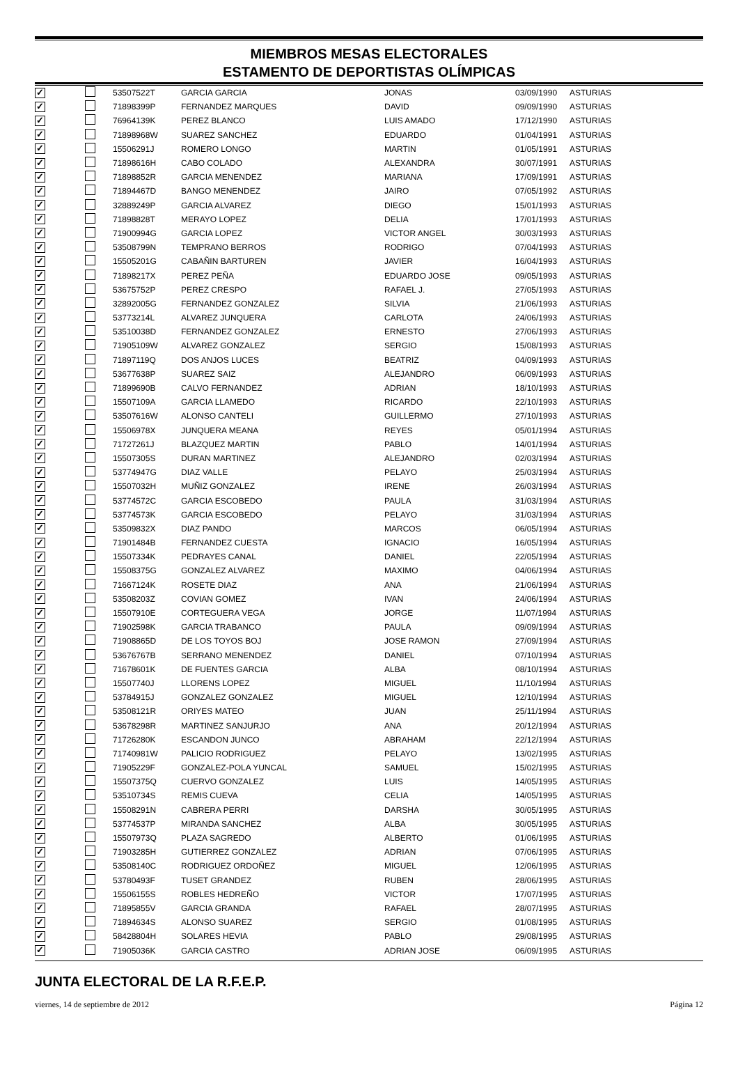MIEMBROS MESAS ELECTORALES
ESTAMENTO DE DEPORTISTAS OLÍMPICAS
| ✓ | | 53507522T | GARCIA GARCIA | JONAS | 03/09/1990 | ASTURIAS |
| ✓ | | 71898399P | FERNANDEZ MARQUES | DAVID | 09/09/1990 | ASTURIAS |
| ✓ | | 76964139K | PEREZ BLANCO | LUIS AMADO | 17/12/1990 | ASTURIAS |
| ✓ | | 71898968W | SUAREZ SANCHEZ | EDUARDO | 01/04/1991 | ASTURIAS |
| ✓ | | 15506291J | ROMERO LONGO | MARTIN | 01/05/1991 | ASTURIAS |
| ✓ | | 71898616H | CABO COLADO | ALEXANDRA | 30/07/1991 | ASTURIAS |
| ✓ | | 71898852R | GARCIA MENENDEZ | MARIANA | 17/09/1991 | ASTURIAS |
| ✓ | | 71894467D | BANGO MENENDEZ | JAIRO | 07/05/1992 | ASTURIAS |
| ✓ | | 32889249P | GARCIA ALVAREZ | DIEGO | 15/01/1993 | ASTURIAS |
| ✓ | | 71898828T | MERAYO LOPEZ | DELIA | 17/01/1993 | ASTURIAS |
| ✓ | | 71900994G | GARCIA LOPEZ | VICTOR ANGEL | 30/03/1993 | ASTURIAS |
| ✓ | | 53508799N | TEMPRANO BERROS | RODRIGO | 07/04/1993 | ASTURIAS |
| ✓ | | 15505201G | CABAÑIN BARTUREN | JAVIER | 16/04/1993 | ASTURIAS |
| ✓ | | 71898217X | PEREZ PEÑA | EDUARDO JOSE | 09/05/1993 | ASTURIAS |
| ✓ | | 53675752P | PEREZ CRESPO | RAFAEL J. | 27/05/1993 | ASTURIAS |
| ✓ | | 32892005G | FERNANDEZ GONZALEZ | SILVIA | 21/06/1993 | ASTURIAS |
| ✓ | | 53773214L | ALVAREZ JUNQUERA | CARLOTA | 24/06/1993 | ASTURIAS |
| ✓ | | 53510038D | FERNANDEZ GONZALEZ | ERNESTO | 27/06/1993 | ASTURIAS |
| ✓ | | 71905109W | ALVAREZ GONZALEZ | SERGIO | 15/08/1993 | ASTURIAS |
| ✓ | | 71897119Q | DOS ANJOS LUCES | BEATRIZ | 04/09/1993 | ASTURIAS |
| ✓ | | 53677638P | SUAREZ SAIZ | ALEJANDRO | 06/09/1993 | ASTURIAS |
| ✓ | | 71899690B | CALVO FERNANDEZ | ADRIAN | 18/10/1993 | ASTURIAS |
| ✓ | | 15507109A | GARCIA LLAMEDO | RICARDO | 22/10/1993 | ASTURIAS |
| ✓ | | 53507616W | ALONSO CANTELI | GUILLERMO | 27/10/1993 | ASTURIAS |
| ✓ | | 15506978X | JUNQUERA MEANA | REYES | 05/01/1994 | ASTURIAS |
| ✓ | | 71727261J | BLAZQUEZ MARTIN | PABLO | 14/01/1994 | ASTURIAS |
| ✓ | | 15507305S | DURAN MARTINEZ | ALEJANDRO | 02/03/1994 | ASTURIAS |
| ✓ | | 53774947G | DIAZ VALLE | PELAYO | 25/03/1994 | ASTURIAS |
| ✓ | | 15507032H | MUÑIZ GONZALEZ | IRENE | 26/03/1994 | ASTURIAS |
| ✓ | | 53774572C | GARCIA ESCOBEDO | PAULA | 31/03/1994 | ASTURIAS |
| ✓ | | 53774573K | GARCIA ESCOBEDO | PELAYO | 31/03/1994 | ASTURIAS |
| ✓ | | 53509832X | DIAZ PANDO | MARCOS | 06/05/1994 | ASTURIAS |
| ✓ | | 71901484B | FERNANDEZ CUESTA | IGNACIO | 16/05/1994 | ASTURIAS |
| ✓ | | 15507334K | PEDRAYES CANAL | DANIEL | 22/05/1994 | ASTURIAS |
| ✓ | | 15508375G | GONZALEZ ALVAREZ | MAXIMO | 04/06/1994 | ASTURIAS |
| ✓ | | 71667124K | ROSETE DIAZ | ANA | 21/06/1994 | ASTURIAS |
| ✓ | | 53508203Z | COVIAN GOMEZ | IVAN | 24/06/1994 | ASTURIAS |
| ✓ | | 15507910E | CORTEGUERA VEGA | JORGE | 11/07/1994 | ASTURIAS |
| ✓ | | 71902598K | GARCIA TRABANCO | PAULA | 09/09/1994 | ASTURIAS |
| ✓ | | 71908865D | DE LOS TOYOS BOJ | JOSE RAMON | 27/09/1994 | ASTURIAS |
| ✓ | | 53676767B | SERRANO MENENDEZ | DANIEL | 07/10/1994 | ASTURIAS |
| ✓ | | 71678601K | DE FUENTES GARCIA | ALBA | 08/10/1994 | ASTURIAS |
| ✓ | | 15507740J | LLORENS LOPEZ | MIGUEL | 11/10/1994 | ASTURIAS |
| ✓ | | 53784915J | GONZALEZ GONZALEZ | MIGUEL | 12/10/1994 | ASTURIAS |
| ✓ | | 53508121R | ORIYES MATEO | JUAN | 25/11/1994 | ASTURIAS |
| ✓ | | 53678298R | MARTINEZ SANJURJO | ANA | 20/12/1994 | ASTURIAS |
| ✓ | | 71726280K | ESCANDON JUNCO | ABRAHAM | 22/12/1994 | ASTURIAS |
| ✓ | | 71740981W | PALICIO RODRIGUEZ | PELAYO | 13/02/1995 | ASTURIAS |
| ✓ | | 71905229F | GONZALEZ-POLA YUNCAL | SAMUEL | 15/02/1995 | ASTURIAS |
| ✓ | | 15507375Q | CUERVO GONZALEZ | LUIS | 14/05/1995 | ASTURIAS |
| ✓ | | 53510734S | REMIS CUEVA | CELIA | 14/05/1995 | ASTURIAS |
| ✓ | | 15508291N | CABRERA PERRI | DARSHA | 30/05/1995 | ASTURIAS |
| ✓ | | 53774537P | MIRANDA SANCHEZ | ALBA | 30/05/1995 | ASTURIAS |
| ✓ | | 15507973Q | PLAZA SAGREDO | ALBERTO | 01/06/1995 | ASTURIAS |
| ✓ | | 71903285H | GUTIERREZ GONZALEZ | ADRIAN | 07/06/1995 | ASTURIAS |
| ✓ | | 53508140C | RODRIGUEZ ORDOÑEZ | MIGUEL | 12/06/1995 | ASTURIAS |
| ✓ | | 53780493F | TUSET GRANDEZ | RUBEN | 28/06/1995 | ASTURIAS |
| ✓ | | 15506155S | ROBLES HEDREÑO | VICTOR | 17/07/1995 | ASTURIAS |
| ✓ | | 71895855V | GARCIA GRANDA | RAFAEL | 28/07/1995 | ASTURIAS |
| ✓ | | 71894634S | ALONSO SUAREZ | SERGIO | 01/08/1995 | ASTURIAS |
| ✓ | | 58428804H | SOLARES HEVIA | PABLO | 29/08/1995 | ASTURIAS |
| ✓ | | 71905036K | GARCIA CASTRO | ADRIAN JOSE | 06/09/1995 | ASTURIAS |
JUNTA ELECTORAL DE LA R.F.E.P.
viernes, 14 de septiembre de 2012 Página 12